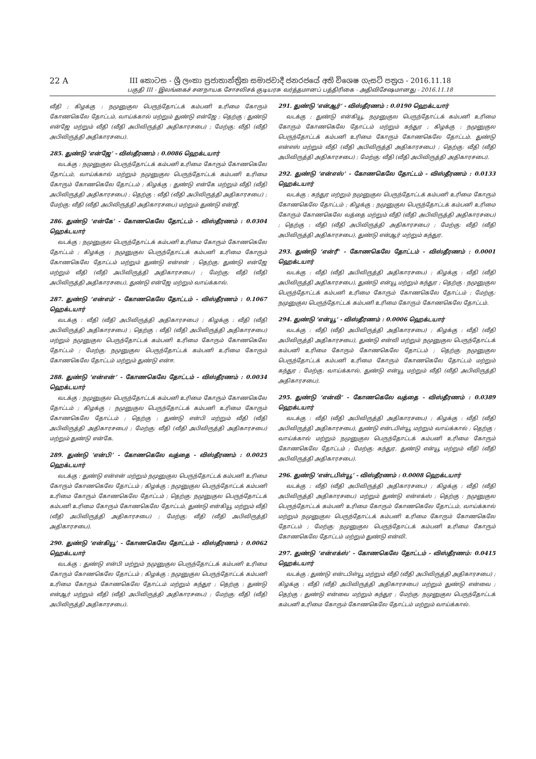22 A III කොටස - ශ්‍රී ලංකා ප්‍රජාතාන්ත්‍රික සමාජවාදී ජනරජයේ අති විශෙෂ ගැසට් පත්‍රය - 2016.11.18
பகுதி III - இலங்கைச் சனநாயக சோசலிசக் குடியரசு வர்த்தமானப் பத்திரிகை - அதிவிசேஷமானது - 2016.11.18
வீதி ; கிழக்கு : நமுனுகுல பெருந்தோட்டக் கம்பனி உரிமை கோரும் கோணகெலே தோட்டம், வாய்க்கால் மற்றும் துண்டு என்ஜே ; தெற்கு : துண்டு என்ஜே மற்றும் வீதி (வீதி அபிவிருத்தி அதிகாரசபை) ; மேற்கு: வீதி (வீதி அபிவிருத்தி அதிகாரசபை).
285. துண்டு ‘என்ஜே’ - விஸ்தீரணம் : 0.0086 ஹெக்டயார்
வடக்கு : நமுனுகுல பெருந்தோட்டக் கம்பனி உரிமை கோரும் கோணகெலே தோட்டம், வாய்க்கால் மற்றும் நமுனுகுல பெருந்தோட்டக் கம்பனி உரிமை கோரும் கோணகெலே தோட்டம் ; கிழக்கு : துண்டு என்கே மற்றும் வீதி (வீதி அபிவிருத்தி அதிகாரசபை) ; தெற்கு : வீதி (வீதி அபிவிருத்தி அதிகாரசபை) ; மேற்கு: வீதி (வீதி அபிவிருத்தி அதிகாரசபை) மற்றும் துண்டு என்ஜீ.
286. துண்டு ‘என்கே’ - கோணகெலே தோட்டம் - விஸ்தீரணம் : 0.0304 ஹெக்டயார்
வடக்கு : நமுனுகுல பெருந்தோட்டக் கம்பனி உரிமை கோரும் கோணகெலே தோட்டம் ; கிழக்கு : நமுனுகுல பெருந்தோட்டக் கம்பனி உரிமை கோரும் கோணகெலே தோட்டம் மற்றும் துண்டு என்என் ; தெற்கு: துண்டு என்ஜே மற்றும் வீதி (வீதி அபிவிருத்தி அதிகாரசபை) ; மேற்கு: வீதி (வீதி அபிவிருத்தி அதிகாரசபை), துண்டு என்ஜே மற்றும் வாய்க்கால்.
287. துண்டு ‘என்எம்’ - கோணகெலே தோட்டம் - விஸ்தீரணம் : 0.1067 ஹெக்டயார்
வடக்கு : வீதி (வீதி அபிவிருத்தி அதிகாரசபை) ; கிழக்கு : வீதி (வீதி அபிவிருத்தி அதிகாரசபை) ; தெற்கு : வீதி (வீதி அபிவிருத்தி அதிகாரசபை) மற்றும் நமுனுகுல பெருந்தோட்டக் கம்பனி உரிமை கோரும் கோணகெலே தோட்டம் ; மேற்கு: நமுனுகுல பெருந்தோட்டக் கம்பனி உரிமை கோரும் கோணகெலே தோட்டம் மற்றும் துண்டு என்ஈ.
288. துண்டு ‘என்என்’ - கோணகெலே தோட்டம் - விஸ்தீரணம் : 0.0034 ஹெக்டயார்
வடக்கு : நமுனுகுல பெருந்தோட்டக் கம்பனி உரிமை கோரும் கோணகெலே தோட்டம் ; கிழக்கு : நமுனுகுல பெருந்தோட்டக் கம்பனி உரிமை கோரும் கோணகெலே தோட்டம் ; தெற்கு : துண்டு என்பி மற்றும் வீதி (வீதி அபிவிருத்தி அதிகாரசபை) ; மேற்கு: வீதி (வீதி அபிவிருத்தி அதிகாரசபை) மற்றும் துண்டு என்கே.
289. துண்டு ‘என்பி’ - கோணகெலே வத்தை - விஸ்தீரணம் : 0.0025 ஹெக்டயார்
வடக்கு : துண்டு என்என் மற்றும் நமுனுகுல பெருந்தோட்டக் கம்பனி உரிமை கோரும் கோணகெலே தோட்டம் ; கிழக்கு : நமுனுகுல பெருந்தோட்டக் கம்பனி உரிமை கோரும் கோணகெலே தோட்டம் ; தெற்கு: நமுனுகுல பெருந்தோட்டக் கம்பனி உரிமை கோரும் கோணகெலே தோட்டம், துண்டு என்கியூ மற்றும் வீதி (வீதி அபிவிருத்தி அதிகாரசபை) ; மேற்கு: வீதி (வீதி அபிவிருத்தி அதிகாரசபை).
290. துண்டு ‘என்கியூ’ - கோணகெலே தோட்டம் - விஸ்தீரணம் : 0.0062 ஹெக்டயார்
வடக்கு : துண்டு என்பி மற்றும் நமுனுகுல பெருந்தோட்டக் கம்பனி உரிமை கோரும் கோணகெலே தோட்டம் ; கிழக்கு : நமுனுகுல பெருந்தோட்டக் கம்பனி உரிமை கோரும் கோணகெலே தோட்டம் மற்றும் கந்துர ; தெற்கு : துண்டு என்ஆர் மற்றும் வீதி (வீதி அபிவிருத்தி அதிகாரசபை) ; மேற்கு: வீதி (வீதி அபிவிருத்தி அதிகாரசபை).
291. துண்டு ‘என்ஆர்’ - விஸ்தீரணம் : 0.0190 ஹெக்டயார்
வடக்கு : துண்டு என்கியூ, நமுனுகுல பெருந்தோட்டக் கம்பனி உரிமை கோரும் கோணகெலே தோட்டம் மற்றும் கந்துர ; கிழக்கு : நமுனுகுல பெருந்தோட்டக் கம்பனி உரிமை கோரும் கோணகெலே தோட்டம், துண்டு என்எஸ் மற்றும் வீதி (வீதி அபிவிருத்தி அதிகாரசபை) ; தெற்கு: வீதி (வீதி அபிவிருத்தி அதிகாரசபை) ; மேற்கு: வீதி (வீதி அபிவிருத்தி அதிகாரசபை).
292. துண்டு ‘என்எஸ்’ - கோணகெலே தோட்டம் - விஸ்தீரணம் : 0.0133 ஹெக்டயார்
வடக்கு : கந்துர மற்றும் நமுனுகுல பெருந்தோட்டக் கம்பனி உரிமை கோரும் கோணகெலே தோட்டம் ; கிழக்கு : நமுனுகுல பெருந்தோட்டக் கம்பனி உரிமை கோரும் கோணகெலே வத்தை மற்றும் வீதி (வீதி அபிவிருத்தி அதிகாரசபை) ; தெற்கு : வீதி (வீதி அபிவிருத்தி அதிகாரசபை) ; மேற்கு: வீதி (வீதி அபிவிருத்தி அதிகாரசபை), துண்டு என்ஆர் மற்றும் கந்துர.
293. துண்டு ‘என்ரீ’ - கோணகெலே தோட்டம் - விஸ்தீரணம் : 0.0001 ஹெக்டயார்
வடக்கு : வீதி (வீதி அபிவிருத்தி அதிகாரசபை) ; கிழக்கு : வீதி (வீதி அபிவிருத்தி அதிகாரசபை), துண்டு என்யூ மற்றும் கந்துர ; தெற்கு : நமுனுகுல பெருந்தோட்டக் கம்பனி உரிமை கோரும் கோணகெலே தோட்டம் ; மேற்கு: நமுனுகுல பெருந்தோட்டக் கம்பனி உரிமை கோரும் கோணகெலே தோட்டம்.
294. துண்டு ‘என்யூ’ - விஸ்தீரணம் : 0.0006 ஹெக்டயார்
வடக்கு : வீதி (வீதி அபிவிருத்தி அதிகாரசபை) ; கிழக்கு : வீதி (வீதி அபிவிருத்தி அதிகாரசபை), துண்டு என்வி மற்றும் நமுனுகுல பெருந்தோட்டக் கம்பனி உரிமை கோரும் கோணகெலே தோட்டம் ; தெற்கு: நமுனுகுல பெருந்தோட்டக் கம்பனி உரிமை கோரும் கோணகெலே தோட்டம் மற்றும் கந்துர ; மேற்கு: வாய்க்கால், துண்டு என்யூ மற்றும் வீதி (வீதி அபிவிருத்தி அதிகாரசபை).
295. துண்டு ‘என்வி’ - கோணகெலே வத்தை - விஸ்தீரணம் : 0.0389 ஹெக்டயார்
வடக்கு : வீதி (வீதி அபிவிருத்தி அதிகாரசபை) ; கிழக்கு : வீதி (வீதி அபிவிருத்தி அதிகாரசபை), துண்டு என்டபிள்யூ மற்றும் வாய்க்கால் ; தெற்கு : வாய்க்கால் மற்றும் நமுனுகுல பெருந்தோட்டக் கம்பனி உரிமை கோரும் கோணகெலே தோட்டம் ; மேற்கு: கந்துர, துண்டு என்யூ மற்றும் வீதி (வீதி அபிவிருத்தி அதிகாரசபை).
296. துண்டு ‘என்டபிள்யூ’ - விஸ்தீரணம் : 0.0008 ஹெக்டயார்
வடக்கு : வீதி (வீதி அபிவிருத்தி அதிகாரசபை) ; கிழக்கு : வீதி (வீதி அபிவிருத்தி அதிகாரசபை) மற்றும் துண்டு என்எக்ஸ் ; தெற்கு : நமுனுகுல பெருந்தோட்டக் கம்பனி உரிமை கோரும் கோணகெலே தோட்டம், வாய்க்கால் மற்றும் நமுனுகுல பெருந்தோட்டக் கம்பனி உரிமை கோரும் கோணகெலே தோட்டம் ; மேற்கு: நமுனுகுல பெருந்தோட்டக் கம்பனி உரிமை கோரும் கோணகெலே தோட்டம் மற்றும் துண்டு என்வி.
297. துண்டு ‘என்எக்ஸ்’ - கோணகெலே தோட்டம் - விஸ்தீரணம்: 0.0415 ஹெக்டயார்
வடக்கு : துண்டு என்டபிள்யூ மற்றும் வீதி (வீதி அபிவிருத்தி அதிகாரசபை) ; கிழக்கு : வீதி (வீதி அபிவிருத்தி அதிகாரசபை) மற்றும் துண்டு என்வை ; தெற்கு : துண்டு என்வை மற்றும் கந்துர ; மேற்கு: நமுனுகுல பெருந்தோட்டக் கம்பனி உரிமை கோரும் கோணகெலே தோட்டம் மற்றும் வாய்க்கால்.